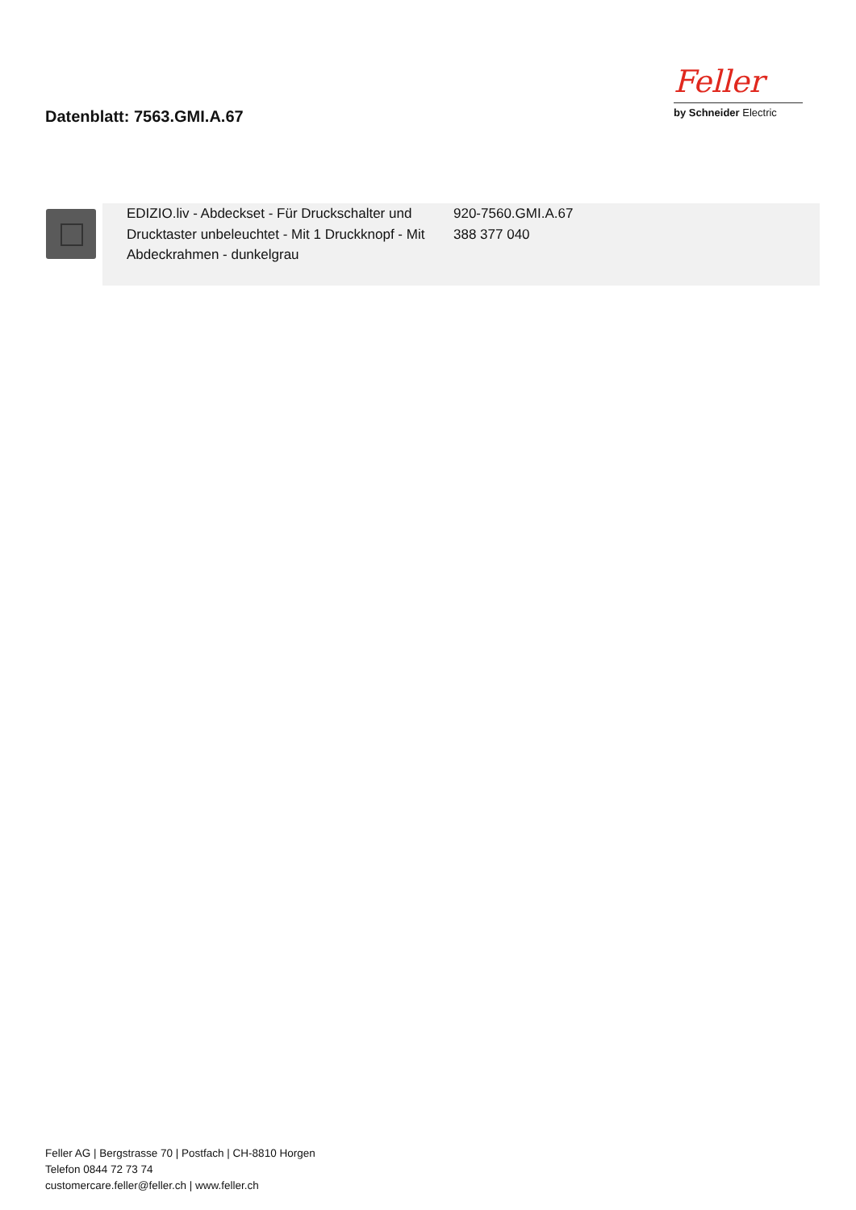Datenblatt: 7563.GMI.A.67
Feller
by Schneider Electric
| | | EDIZIO.liv - Abdeckset - Für Druckschalter und Drucktaster unbeleuchtet - Mit 1 Druckknopf - Mit Abdeckrahmen - dunkelgrau | 920-7560.GMI.A.67 388 377 040 |
Feller AG | Bergstrasse 70 | Postfach | CH-8810 Horgen
Telefon 0844 72 73 74
customercare.feller@feller.ch | www.feller.ch